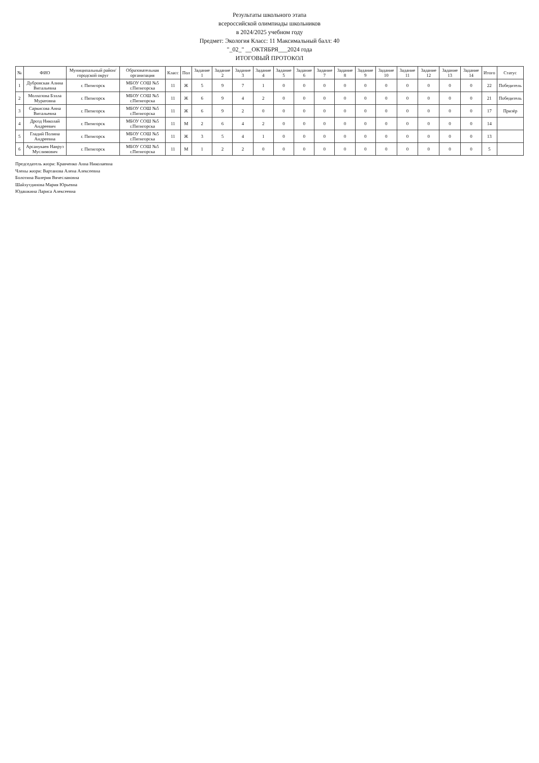Результаты школьного этапа
всероссийской олимпиады школьников
в 2024/2025 учебном году
Предмет: Экология Класс: 11 Максимальный балл: 40
"_02_" __ОКТЯБРЯ___2024 года
ИТОГОВЫЙ ПРОТОКОЛ
| № | ФИО | Муниципальный район/городской округ | Образовательная организация | Класс | Пол | Задание 1 | Задание 2 | Задание 3 | Задание 4 | Задание 5 | Задание 6 | Задание 7 | Задание 8 | Задание 9 | Задание 10 | Задание 11 | Задание 12 | Задание 13 | Задание 14 | Итого | Статус |
| --- | --- | --- | --- | --- | --- | --- | --- | --- | --- | --- | --- | --- | --- | --- | --- | --- | --- | --- | --- | --- | --- |
| 1 | Дубровская Алина Витальевна | г. Пятигорск | МБОУ СОШ №5 г.Пятигорска | 11 | Ж | 5 | 9 | 7 | 1 | 0 | 0 | 0 | 0 | 0 | 0 | 0 | 0 | 0 | 0 | 22 | Победитель |
| 2 | Молхозова Бэлла Муратовна | г. Пятигорск | МБОУ СОШ №5 г.Пятигорска | 11 | Ж | 6 | 9 | 4 | 2 | 0 | 0 | 0 | 0 | 0 | 0 | 0 | 0 | 0 | 0 | 21 | Победитель |
| 3 | Саркисова Анна Витальевна | г. Пятигорск | МБОУ СОШ №5 г.Пятигорска | 11 | Ж | 6 | 9 | 2 | 0 | 0 | 0 | 0 | 0 | 0 | 0 | 0 | 0 | 0 | 0 | 17 | Призёр |
| 4 | Дрозд Николай Андреевич | г. Пятигорск | МБОУ СОШ №5 г.Пятигорска | 11 | М | 2 | 6 | 4 | 2 | 0 | 0 | 0 | 0 | 0 | 0 | 0 | 0 | 0 | 0 | 14 | |
| 5 | Гладий Полина Андреевна | г. Пятигорск | МБОУ СОШ №5 г.Пятигорска | 11 | Ж | 3 | 5 | 4 | 1 | 0 | 0 | 0 | 0 | 0 | 0 | 0 | 0 | 0 | 0 | 13 | |
| 6 | Арсанукаев Навруз Муслимович | г. Пятигорск | МБОУ СОШ №5 г.Пятигорска | 11 | М | 1 | 2 | 2 | 0 | 0 | 0 | 0 | 0 | 0 | 0 | 0 | 0 | 0 | 0 | 5 | |
Председатель жюри: Кравченко Анна Николаевна
Члены жюри: Вартанова Алена Алексеевна
Болотина Валерия Вячеславовна
Шайхутдинова Мария Юрьевна
Юдашкина Лариса Алексеевна